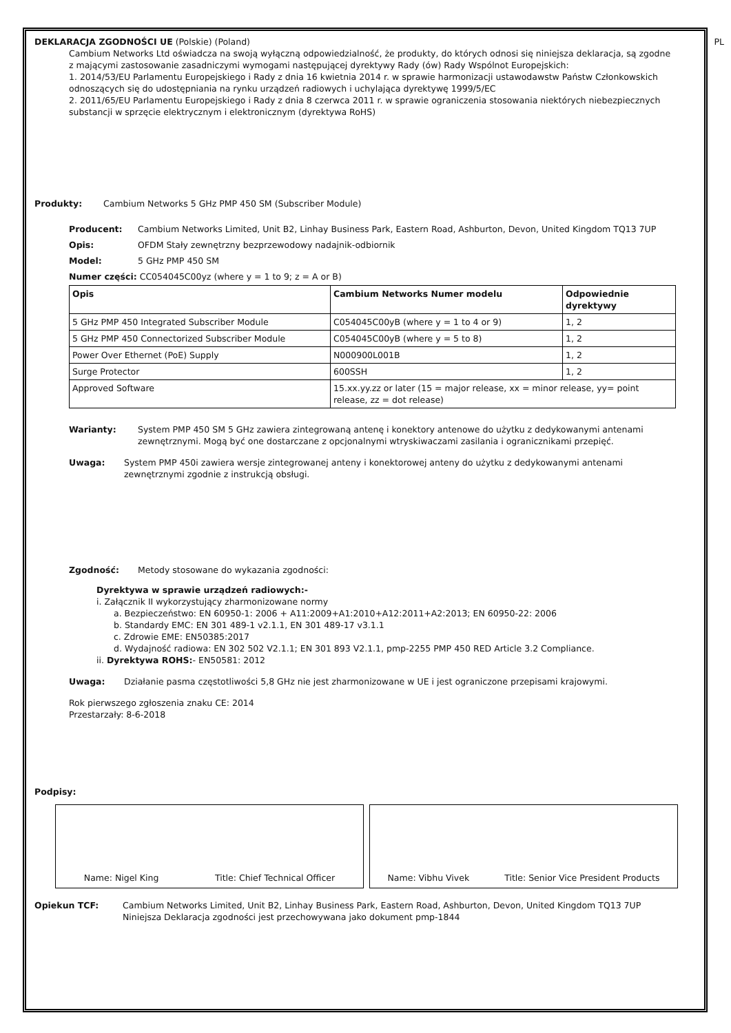DEKLARACJA ZGODNOŚCI UE (Polskie) (Poland)
PL
Cambium Networks Ltd oświadcza na swoją wyłączną odpowiedzialność, że produkty, do których odnosi się niniejsza deklaracja, są zgodne z mającymi zastosowanie zasadniczymi wymogami następującej dyrektywy Rady (ów) Rady Wspólnot Europejskich:
1. 2014/53/EU Parlamentu Europejskiego i Rady z dnia 16 kwietnia 2014 r. w sprawie harmonizacji ustawodawstw Państw Członkowskich odnoszących się do udostępniania na rynku urządzeń radiowych i uchylająca dyrektywę 1999/5/EC
2. 2011/65/EU Parlamentu Europejskiego i Rady z dnia 8 czerwca 2011 r. w sprawie ograniczenia stosowania niektórych niebezpiecznych substancji w sprzęcie elektrycznym i elektronicznym (dyrektywa RoHS)
Produkty: Cambium Networks 5 GHz PMP 450 SM (Subscriber Module)
Producent: Cambium Networks Limited, Unit B2, Linhay Business Park, Eastern Road, Ashburton, Devon, United Kingdom TQ13 7UP
Opis: OFDM Stały zewnętrzny bezprzewodowy nadajnik-odbiornik
Model: 5 GHz PMP 450 SM
Numer części: CC054045C00yz (where y = 1 to 9; z = A or B)
| Opis | Cambium Networks Numer modelu | Odpowiednie dyrektywy |
| --- | --- | --- |
| 5 GHz PMP 450 Integrated Subscriber Module | C054045C00yB (where y = 1 to 4 or 9) | 1, 2 |
| 5 GHz PMP 450 Connectorized Subscriber Module | C054045C00yB (where y = 5 to 8) | 1, 2 |
| Power Over Ethernet (PoE) Supply | N000900L001B | 1, 2 |
| Surge Protector | 600SSH | 1, 2 |
| Approved Software | 15.xx.yy.zz or later (15 = major release, xx = minor release, yy= point release, zz = dot release) | |
Warianty: System PMP 450 SM 5 GHz zawiera zintegrowaną antenę i konektory antenowe do użytku z dedykowanymi antenami zewnętrznymi. Mogą być one dostarczane z opcjonalnymi wtryskiwaczami zasilania i ogranicznikami przepięć.
Uwaga: System PMP 450i zawiera wersje zintegrowanej anteny i konektorowej anteny do użytku z dedykowanymi antenami zewnętrznymi zgodnie z instrukcją obsługi.
Zgodność: Metody stosowane do wykazania zgodności:
Dyrektywa w sprawie urządzeń radiowych:-
i. Załącznik II wykorzystujący zharmonizowane normy
a. Bezpieczeństwo: EN 60950-1: 2006 + A11:2009+A1:2010+A12:2011+A2:2013; EN 60950-22: 2006
b. Standardy EMC: EN 301 489-1 v2.1.1, EN 301 489-17 v3.1.1
c. Zdrowie EME: EN50385:2017
d. Wydajność radiowa: EN 302 502 V2.1.1; EN 301 893 V2.1.1, pmp-2255 PMP 450 RED Article 3.2 Compliance.
ii. Dyrektywa ROHS:- EN50581: 2012
Uwaga: Działanie pasma częstotliwości 5,8 GHz nie jest zharmonizowane w UE i jest ograniczone przepisami krajowymi.
Rok pierwszego zgłoszenia znaku CE: 2014
Przestarzały: 8-6-2018
Podpisy:
Name: Nigel King Title: Chief Technical Officer Name: Vibhu Vivek Title: Senior Vice President Products
Opiekun TCF: Cambium Networks Limited, Unit B2, Linhay Business Park, Eastern Road, Ashburton, Devon, United Kingdom TQ13 7UP
Niniejsza Deklaracja zgodności jest przechowywana jako dokument pmp-1844